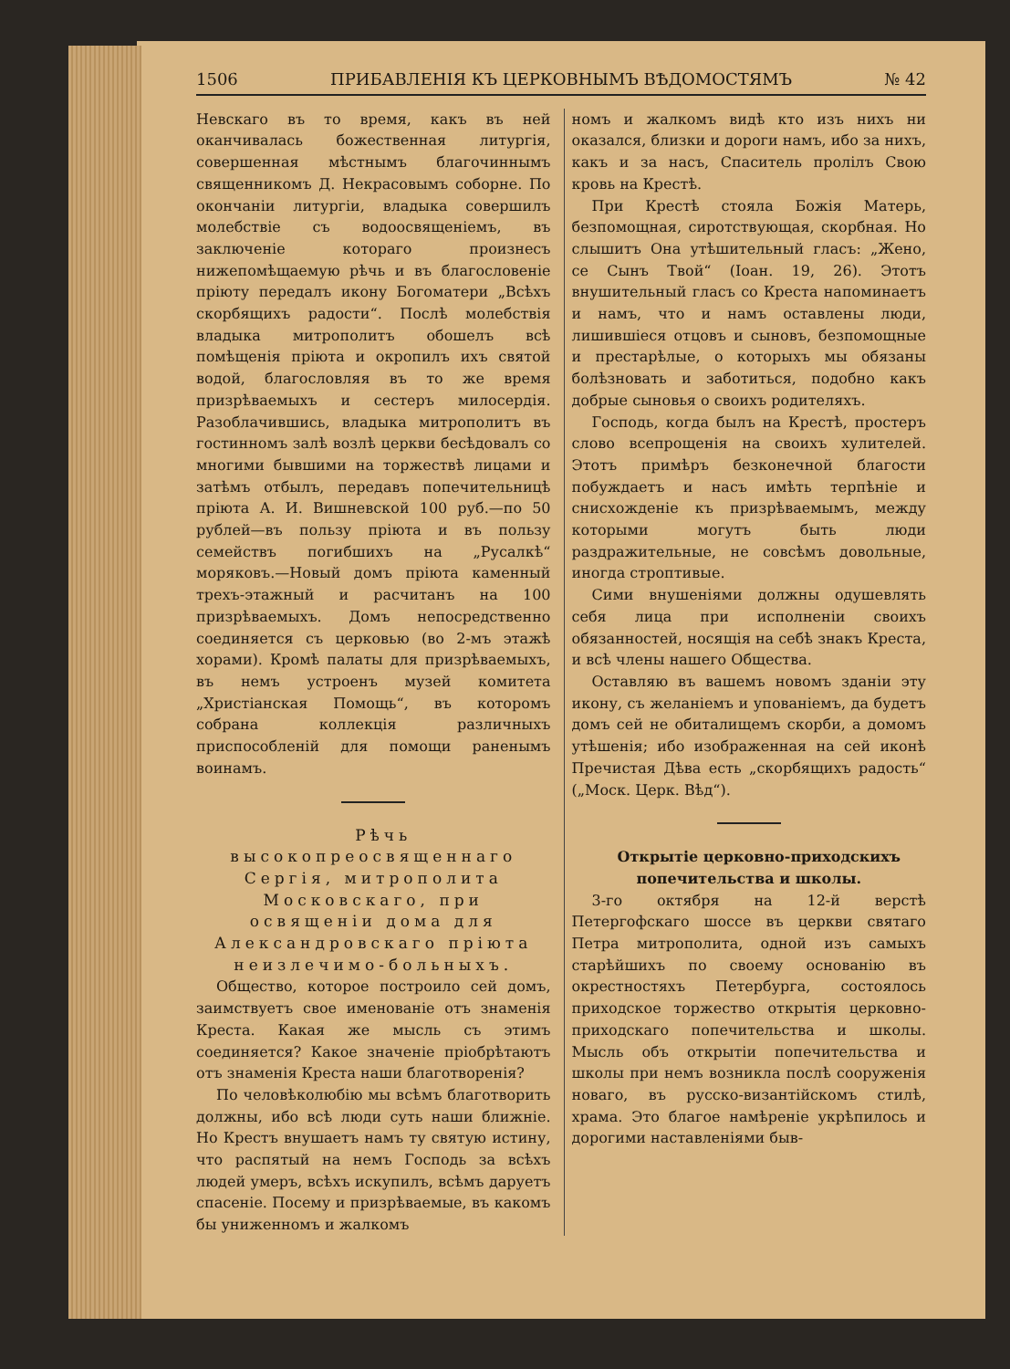1506 ПРИБАВЛЕНІЯ КЪ ЦЕРКОВНЫМЪ ВѢДОМОСТЯМЪ № 42
Невскаго въ то время, какъ въ ней оканчивалась божественная литургія, совершенная мѣстнымъ благочиннымъ священникомъ Д. Некрасовымъ соборне. По окончаніи литургіи, владыка совершилъ молебствіе съ водоосвященіемъ, въ заключеніе котораго произнесъ нижепомѣщаемую рѣчь и въ благословеніе пріюту передалъ икону Богоматери „Всѣхъ скорбящихъ радости“. Послѣ молебствія владыка митрополитъ обошелъ всѣ помѣщенія пріюта и окропилъ ихъ святой водой, благословляя въ то же время призрѣваемыхъ и сестеръ милосердія. Разоблачившись, владыка митрополитъ въ гостинномъ залѣ возлѣ церкви бесѣдовалъ со многими бывшими на торжествѣ лицами и затѣмъ отбылъ, передавъ попечительницѣ пріюта А. И. Вишневской 100 руб.—по 50 рублей—въ пользу пріюта и въ пользу семействъ погибшихъ на „Русалкѣ“ моряковъ.—Новый домъ пріюта каменный трехъ-этажный и расчитанъ на 100 призрѣваемыхъ. Домъ непосредственно соединяется съ церковью (во 2-мъ этажѣ хорами). Кромѣ палаты для призрѣваемыхъ, въ немъ устроенъ музей комитета „Христіанская Помощь“, въ которомъ собрана коллекція различныхъ приспособленій для помощи раненымъ воинамъ.
Рѣчь высокопреосвященнаго Сергія, митрополита Московскаго, при освященіи дома для Александровскаго пріюта неизлечимо-больныхъ.
Общество, которое построило сей домъ, заимствуетъ свое именованіе отъ знаменія Креста. Какая же мысль съ этимъ соединяется? Какое значеніе пріобрѣтаютъ отъ знаменія Креста наши благотворенія?
По человѣколюбію мы всѣмъ благотворить должны, ибо всѣ люди суть наши ближніе. Но Крестъ внушаетъ намъ ту святую истину, что распятый на немъ Господь за всѣхъ людей умеръ, всѣхъ искупилъ, всѣмъ даруетъ спасеніе. Посему и призрѣваемые, въ какомъ бы униженномъ и жалкомъ
номъ и жалкомъ видѣ кто изъ нихъ ни оказался, близки и дороги намъ, ибо за нихъ, какъ и за насъ, Спаситель пролілъ Свою кровь на Крестѣ.
При Крестѣ стояла Божія Матерь, безпомощная, сиротствующая, скорбная. Но слышитъ Она утѣшительный гласъ: „Жено, се Сынъ Твой“ (Іоан. 19, 26). Этотъ внушительный гласъ со Креста напоминаетъ и намъ, что и намъ оставлены люди, лишившіеся отцовъ и сыновъ, безпомощные и престарѣлые, о которыхъ мы обязаны болѣзновать и заботиться, подобно какъ добрые сыновья о своихъ родителяхъ.
Господь, когда былъ на Крестѣ, простеръ слово всепрощенія на своихъ хулителей. Этотъ примѣръ безконечной благости побуждаетъ и насъ имѣть терпѣніе и снисхожденіе къ призрѣваемымъ, между которыми могутъ быть люди раздражительные, не совсѣмъ довольные, иногда строптивые.
Сими внушеніями должны одушевлять себя лица при исполненіи своихъ обязанностей, носящія на себѣ знакъ Креста, и всѣ члены нашего Общества.
Оставляю въ вашемъ новомъ зданіи эту икону, съ желаніемъ и упованіемъ, да будетъ домъ сей не обиталищемъ скорби, а домомъ утѣшенія; ибо изображенная на сей иконѣ Пречистая Дѣва есть „скорбящихъ радость“ („Моск. Церк. Вѣд“).
Открытіе церковно-приходскихъ попечительства и школы.
3-го октября на 12-й верстѣ Петергофскаго шоссе въ церкви святаго Петра митрополита, одной изъ самыхъ старѣйшихъ по своему основанію въ окрестностяхъ Петербурга, состоялось приходское торжество открытія церковно-приходскаго попечительства и школы. Мысль объ открытіи попечительства и школы при немъ возникла послѣ сооруженія новаго, въ русско-византійскомъ стилѣ, храма. Это благое намѣреніе укрѣпилось и дорогими наставленіями быв-